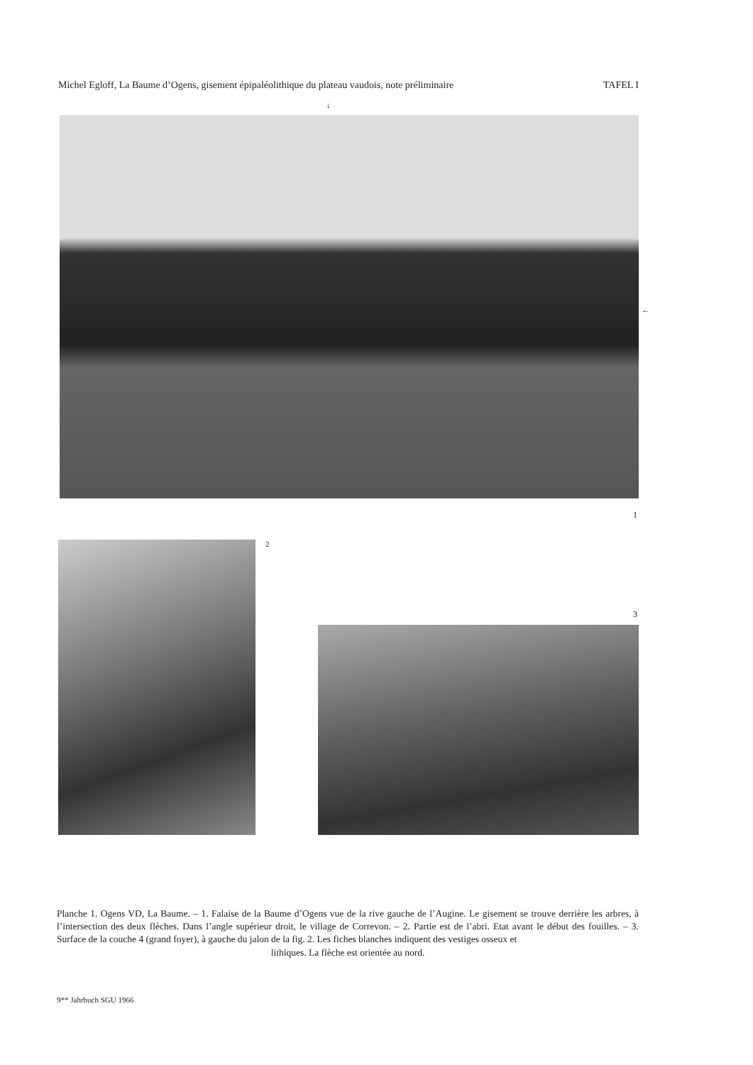Michel Egloff, La Baume d’Ogens, gisement épipaléolithique du plateau vaudois, note préliminaire TAFEL I
↓
←
1
2
3
Planche 1. Ogens VD, La Baume. – 1. Falaise de la Baume d’Ogens vue de la rive gauche de l’Augine. Le gisement se trouve derrière les arbres, à l’intersection des deux flèches. Dans l’angle supérieur droit, le village de Correvon. – 2. Partie est de l’abri. Etat avant le début des fouilles. – 3. Surface de la couche 4 (grand foyer), à gauche du jalon de la fig. 2. Les fiches blanches indiquent des vestiges osseux et
lithiques. La flèche est orientée au nord.
9** Jahrbuch SGU 1966